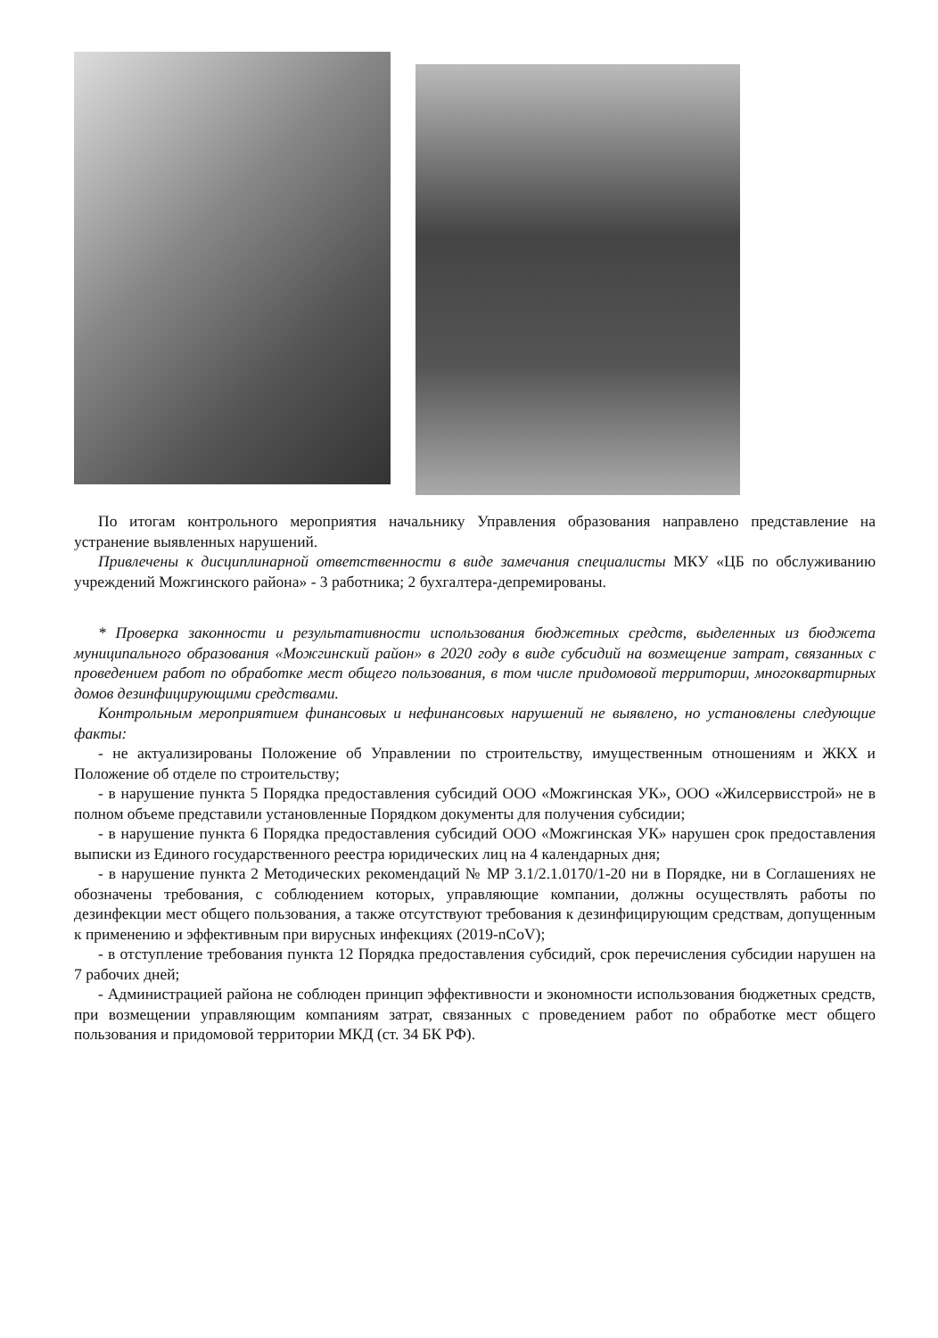По итогам контрольного мероприятия начальнику Управления образования направлено представление на устранение выявленных нарушений.
Привлечены к дисциплинарной ответственности в виде замечания специалисты МКУ «ЦБ по обслуживанию учреждений Можгинского района» - 3 работника; 2 бухгалтера-депремированы.
* Проверка законности и результативности использования бюджетных средств, выделенных из бюджета муниципального образования «Можгинский район» в 2020 году в виде субсидий на возмещение затрат, связанных с проведением работ по обработке мест общего пользования, в том числе придомовой территории, многоквартирных домов дезинфицирующими средствами.
Контрольным мероприятием финансовых и нефинансовых нарушений не выявлено, но установлены следующие факты:
- не актуализированы Положение об Управлении по строительству, имущественным отношениям и ЖКХ и Положение об отделе по строительству;
- в нарушение пункта 5 Порядка предоставления субсидий ООО «Можгинская УК», ООО «Жилсервисстрой» не в полном объеме представили установленные Порядком документы для получения субсидии;
- в нарушение пункта 6 Порядка предоставления субсидий ООО «Можгинская УК» нарушен срок предоставления выписки из Единого государственного реестра юридических лиц на 4 календарных дня;
- в нарушение пункта 2 Методических рекомендаций № МР 3.1/2.1.0170/1-20 ни в Порядке, ни в Соглашениях не обозначены требования, с соблюдением которых, управляющие компании, должны осуществлять работы по дезинфекции мест общего пользования, а также отсутствуют требования к дезинфицирующим средствам, допущенным к применению и эффективным при вирусных инфекциях (2019-nCoV);
- в отступление требования пункта 12 Порядка предоставления субсидий, срок перечисления субсидии нарушен на 7 рабочих дней;
- Администрацией района не соблюден принцип эффективности и экономности использования бюджетных средств, при возмещении управляющим компаниям затрат, связанных с проведением работ по обработке мест общего пользования и придомовой территории МКД (ст. 34 БК РФ).